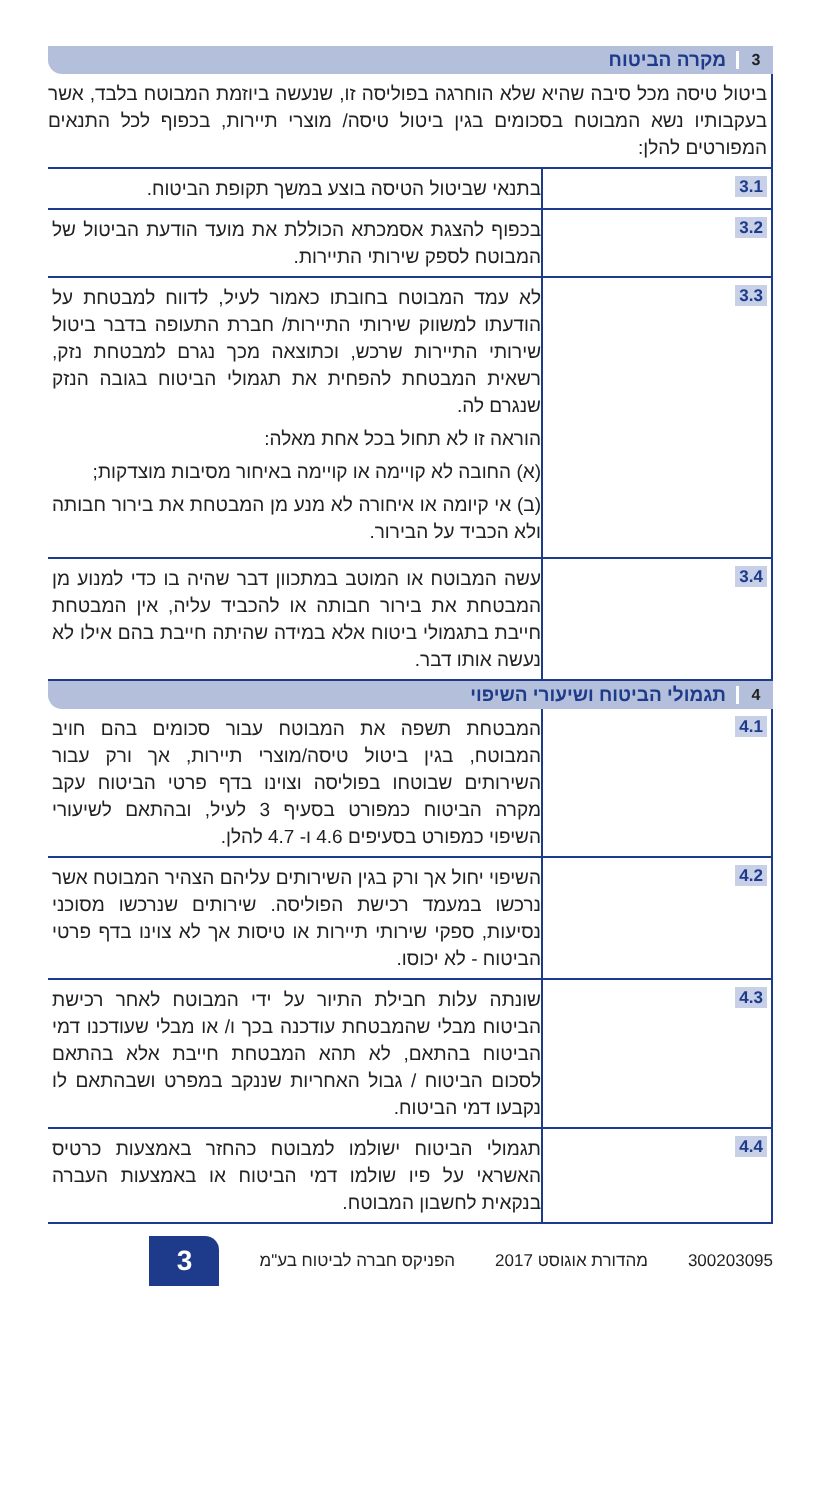3 מקרה הביטוח
ביטול טיסה מכל סיבה שהיא שלא הוחרגה בפוליסה זו, שנעשה ביוזמת המבוטח בלבד, אשר בעקבותיו נשא המבוטח בסכומים בגין ביטול טיסה/ מוצרי תיירות, בכפוף לכל התנאים המפורטים להלן:
| 3.1 | בתנאי שביטול הטיסה בוצע במשך תקופת הביטוח. |
| 3.2 | בכפוף להצגת אסמכתא הכוללת את מועד הודעת הביטול של המבוטח לספק שירותי התיירות. |
| 3.3 | לא עמד המבוטח בחובתו כאמור לעיל, לדווח למבטחת על הודעתו למשווק שירותי התיירות/ חברת התעופה בדבר ביטול שירותי התיירות שרכש, וכתוצאה מכך נגרם למבטחת נזק, רשאית המבטחת להפחית את תגמולי הביטוח בגובה הנזק שנגרם לה. הוראה זו לא תחול בכל אחת מאלה: (א) החובה לא קויימה או קויימה באיחור מסיבות מוצדקות; (ב) אי קיומה או איחורה לא מנע מן המבטחת את בירור חבותה ולא הכביד על הבירור. |
| 3.4 | עשה המבוטח או המוטב במתכוון דבר שהיה בו כדי למנוע מן המבטחת את בירור חבותה או להכביד עליה, אין המבטחת חייבת בתגמולי ביטוח אלא במידה שהיתה חייבת בהם אילו לא נעשה אותו דבר. |
4 תגמולי הביטוח ושיעורי השיפוי
| 4.1 | המבטחת תשפה את המבוטח עבור סכומים בהם חויב המבוטח, בגין ביטול טיסה/מוצרי תיירות, אך ורק עבור השירותים שבוטחו בפוליסה וצוינו בדף פרטי הביטוח עקב מקרה הביטוח כמפורט בסעיף 3 לעיל, ובהתאם לשיעורי השיפוי כמפורט בסעיפים 4.6 ו- 4.7 להלן. |
| 4.2 | השיפוי יחול אך ורק בגין השירותים עליהם הצהיר המבוטח אשר נרכשו במעמד רכישת הפוליסה. שירותים שנרכשו מסוכני נסיעות, ספקי שירותי תיירות או טיסות אך לא צוינו בדף פרטי הביטוח - לא יכוסו. |
| 4.3 | שונתה עלות חבילת התיור על ידי המבוטח לאחר רכישת הביטוח מבלי שהמבטחת עודכנה בכך ו/ או מבלי שעודכנו דמי הביטוח בהתאם, לא תהא המבטחת חייבת אלא בהתאם לסכום הביטוח / גבול האחריות שננקב במפרט ושבהתאם לו נקבעו דמי הביטוח. |
| 4.4 | תגמולי הביטוח ישולמו למבוטח כהחזר באמצעות כרטיס האשראי על פיו שולמו דמי הביטוח או באמצעות העברה בנקאית לחשבון המבוטח. |
300203095 מהדורת אוגוסט 2017 הפניקס חברה לביטוח בע"מ 3